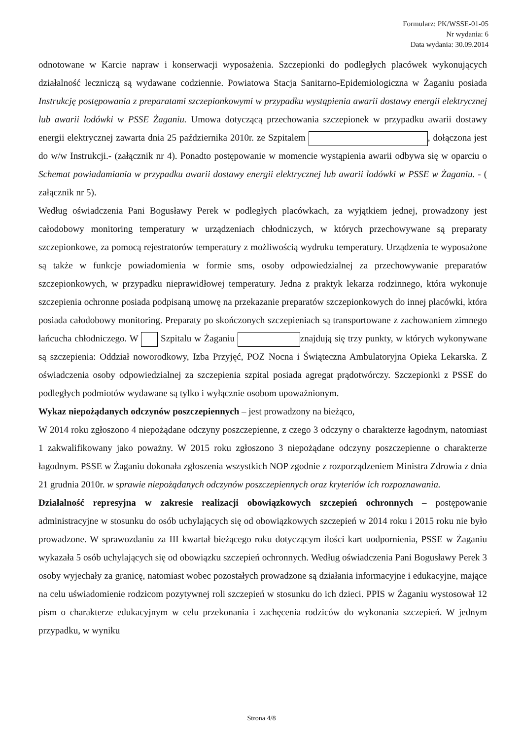Formularz: PK/WSSE-01-05
Nr wydania: 6
Data wydania: 30.09.2014
odnotowane w Karcie napraw i konserwacji wyposażenia. Szczepionki do podległych placówek wykonujących działalność leczniczą są wydawane codziennie. Powiatowa Stacja Sanitarno-Epidemiologiczna w Żaganiu posiada Instrukcję postępowania z preparatami szczepionkowymi w przypadku wystąpienia awarii dostawy energii elektrycznej lub awarii lodówki w PSSE Żaganiu. Umowa dotyczącą przechowania szczepionek w przypadku awarii dostawy energii elektrycznej zawarta dnia 25 października 2010r. ze Szpitalem , dołączona jest do w/w Instrukcji.- (załącznik nr 4). Ponadto postępowanie w momencie wystąpienia awarii odbywa się w oparciu o Schemat powiadamiania w przypadku awarii dostawy energii elektrycznej lub awarii lodówki w PSSE w Żaganiu. - ( załącznik nr 5).
Według oświadczenia Pani Bogusławy Perek w podległych placówkach, za wyjątkiem jednej, prowadzony jest całodobowy monitoring temperatury w urządzeniach chłodniczych, w których przechowywane są preparaty szczepionkowe, za pomocą rejestratorów temperatury z możliwością wydruku temperatury. Urządzenia te wyposażone są także w funkcje powiadomienia w formie sms, osoby odpowiedzialnej za przechowywanie preparatów szczepionkowych, w przypadku nieprawidłowej temperatury. Jedna z praktyk lekarza rodzinnego, która wykonuje szczepienia ochronne posiada podpisaną umowę na przekazanie preparatów szczepionkowych do innej placówki, która posiada całodobowy monitoring. Preparaty po skończonych szczepieniach są transportowane z zachowaniem zimnego łańcucha chłodniczego. W Szpitalu w Żaganiu znajdują się trzy punkty, w których wykonywane są szczepienia: Oddział noworodkowy, Izba Przyjęć, POZ Nocna i Świąteczna Ambulatoryjna Opieka Lekarska. Z oświadczenia osoby odpowiedzialnej za szczepienia szpital posiada agregat prądotwórczy. Szczepionki z PSSE do podległych podmiotów wydawane są tylko i wyłącznie osobom upoważnionym.
Wykaz niepożądanych odczynów poszczepiennych – jest prowadzony na bieżąco,
W 2014 roku zgłoszono 4 niepożądane odczyny poszczepienne, z czego 3 odczyny o charakterze łagodnym, natomiast 1 zakwalifikowany jako poważny. W 2015 roku zgłoszono 3 niepożądane odczyny poszczepienne o charakterze łagodnym. PSSE w Żaganiu dokonała zgłoszenia wszystkich NOP zgodnie z rozporządzeniem Ministra Zdrowia z dnia 21 grudnia 2010r. w sprawie niepożądanych odczynów poszczepiennych oraz kryteriów ich rozpoznawania.
Działalność represyjna w zakresie realizacji obowiązkowych szczepień ochronnych – postępowanie administracyjne w stosunku do osób uchylających się od obowiązkowych szczepień w 2014 roku i 2015 roku nie było prowadzone. W sprawozdaniu za III kwartał bieżącego roku dotyczącym ilości kart uodpornienia, PSSE w Żaganiu wykazała 5 osób uchylających się od obowiązku szczepień ochronnych. Według oświadczenia Pani Bogusławy Perek 3 osoby wyjechały za granicę, natomiast wobec pozostałych prowadzone są działania informacyjne i edukacyjne, mające na celu uświadomienie rodzicom pozytywnej roli szczepień w stosunku do ich dzieci. PPIS w Żaganiu wystosował 12 pism o charakterze edukacyjnym w celu przekonania i zachęcenia rodziców do wykonania szczepień. W jednym przypadku, w wyniku
Strona 4/8